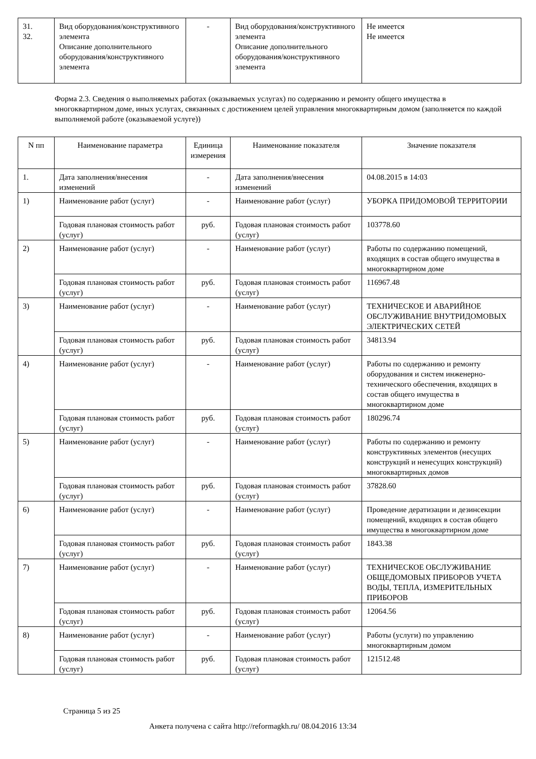| 31. 32. | Вид оборудования/конструктивного элемента Описание дополнительного оборудования/конструктивного элемента | - | Вид оборудования/конструктивного элемента Описание дополнительного оборудования/конструктивного элемента | Не имеется Не имеется |
Форма 2.3. Сведения о выполняемых работах (оказываемых услугах) по содержанию и ремонту общего имущества в многоквартирном доме, иных услугах, связанных с достижением целей управления многоквартирным домом (заполняется по каждой выполняемой работе (оказываемой услуге))
| N пп | Наименование параметра | Единица измерения | Наименование показателя | Значение показателя |
| --- | --- | --- | --- | --- |
| 1. | Дата заполнения/внесения изменений | - | Дата заполнения/внесения изменений | 04.08.2015 в 14:03 |
| 1) | Наименование работ (услуг) | - | Наименование работ (услуг) | УБОРКА ПРИДОМОВОЙ ТЕРРИТОРИИ |
| | Годовая плановая стоимость работ (услуг) | руб. | Годовая плановая стоимость работ (услуг) | 103778.60 |
| 2) | Наименование работ (услуг) | - | Наименование работ (услуг) | Работы по содержанию помещений, входящих в состав общего имущества в многоквартирном доме |
| | Годовая плановая стоимость работ (услуг) | руб. | Годовая плановая стоимость работ (услуг) | 116967.48 |
| 3) | Наименование работ (услуг) | - | Наименование работ (услуг) | ТЕХНИЧЕСКОЕ И АВАРИЙНОЕ ОБСЛУЖИВАНИЕ ВНУТРИДОМОВЫХ ЭЛЕКТРИЧЕСКИХ СЕТЕЙ |
| | Годовая плановая стоимость работ (услуг) | руб. | Годовая плановая стоимость работ (услуг) | 34813.94 |
| 4) | Наименование работ (услуг) | - | Наименование работ (услуг) | Работы по содержанию и ремонту оборудования и систем инженерно-технического обеспечения, входящих в состав общего имущества в многоквартирном доме |
| | Годовая плановая стоимость работ (услуг) | руб. | Годовая плановая стоимость работ (услуг) | 180296.74 |
| 5) | Наименование работ (услуг) | - | Наименование работ (услуг) | Работы по содержанию и ремонту конструктивных элементов (несущих конструкций и ненесущих конструкций) многоквартирных домов |
| | Годовая плановая стоимость работ (услуг) | руб. | Годовая плановая стоимость работ (услуг) | 37828.60 |
| 6) | Наименование работ (услуг) | - | Наименование работ (услуг) | Проведение дератизации и дезинсекции помещений, входящих в состав общего имущества в многоквартирном доме |
| | Годовая плановая стоимость работ (услуг) | руб. | Годовая плановая стоимость работ (услуг) | 1843.38 |
| 7) | Наименование работ (услуг) | - | Наименование работ (услуг) | ТЕХНИЧЕСКОЕ ОБСЛУЖИВАНИЕ ОБЩЕДОМОВЫХ ПРИБОРОВ УЧЕТА ВОДЫ, ТЕПЛА, ИЗМЕРИТЕЛЬНЫХ ПРИБОРОВ |
| | Годовая плановая стоимость работ (услуг) | руб. | Годовая плановая стоимость работ (услуг) | 12064.56 |
| 8) | Наименование работ (услуг) | - | Наименование работ (услуг) | Работы (услуги) по управлению многоквартирным домом |
| | Годовая плановая стоимость работ (услуг) | руб. | Годовая плановая стоимость работ (услуг) | 121512.48 |
Страница 5 из 25
Анкета получена с сайта http://reformagkh.ru/ 08.04.2016 13:34